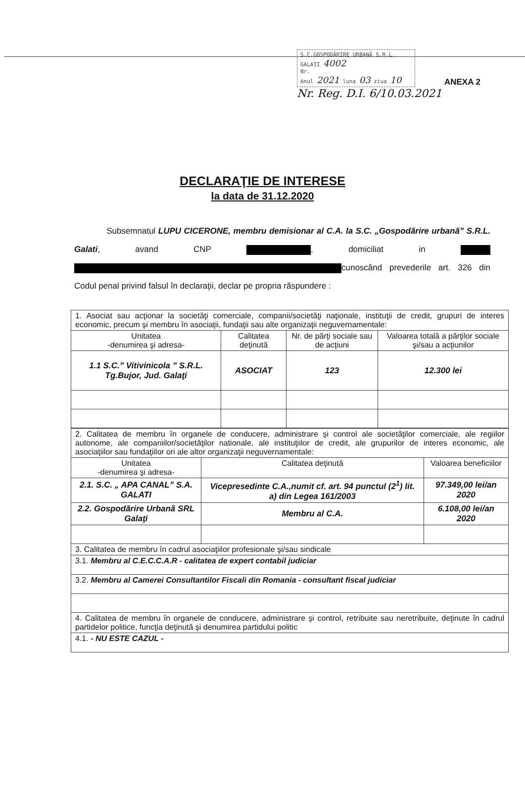S.C.GOSPODĂRIRE URBANĂ S.R.L.
GALAŢI 4002
Nr.
Anul 2021 luna 03 ziua 10
ANEXA 2
Nr. Reg. D.I. 6/10.03.2021
DECLARAŢIE DE INTERESE
la data de 31.12.2020
Subsemnatul LUPU CICERONE, membru demisionar al C.A. la S.C. „Gospodărire urbană” S.R.L. Galati, avand CNP , domiciliat in cunoscând prevederile art. 326 din Codul penal privind falsul în declaraţii, declar pe propria răspundere :
| 1. Asociat sau acţionar la societăţi comerciale, companii/societăţi naţionale, instituţii de credit, grupuri de interes economic, precum şi membru în asociaţii, fundaţii sau alte organizaţii neguvernamentale: | | | |
| Unitatea -denumirea şi adresa- | Calitatea deţinută | Nr. de părţi sociale sau de acţiuni | Valoarea totală a părţilor sociale şi/sau a acţiunilor |
| 1.1 S.C.” Vitivinicola ” S.R.L. Tg.Bujor, Jud. Galaţi | ASOCIAT | 123 | 12.300 lei |
| 2. Calitatea de membru în organele de conducere, administrare şi control ale societăţilor comerciale, ale regiilor autonome, ale companiilor/societăţilor nationale, ale instituţiilor de credit, ale grupurilor de interes economic, ale asociaţiilor sau fundaţiilor ori ale altor organizaţii neguvernamentale: | | |
| Unitatea -denumirea şi adresa- | Calitatea deţinută | Valoarea beneficiilor |
| 2.1. S.C. „ APA CANAL” S.A. GALATI | Vicepresedinte C.A.,numit cf. art. 94 punctul (2<sup>1</sup>) lit. a) din Legea 161/2003 | 97.349,00 lei/an 2020 |
| 2.2. Gospodărire Urbană SRL Galaţi | Membru al C.A. | 6.108,00 lei/an 2020 |
| 3. Calitatea de membru în cadrul asociaţiilor profesionale şi/sau sindicale | | |
| 3.1. Membru al C.E.C.C.A.R - calitatea de expert contabil judiciar | | |
| 3.2. Membru al Camerei Consultantilor Fiscali din Romania - consultant fiscal judiciar | | |
| 4. Calitatea de membru în organele de conducere, administrare şi control, retribuite sau neretribuite, deţinute în cadrul partidelor politice, funcţia deţinută şi denumirea partidului politic | | |
| 4.1. - NU ESTE CAZUL - | | |